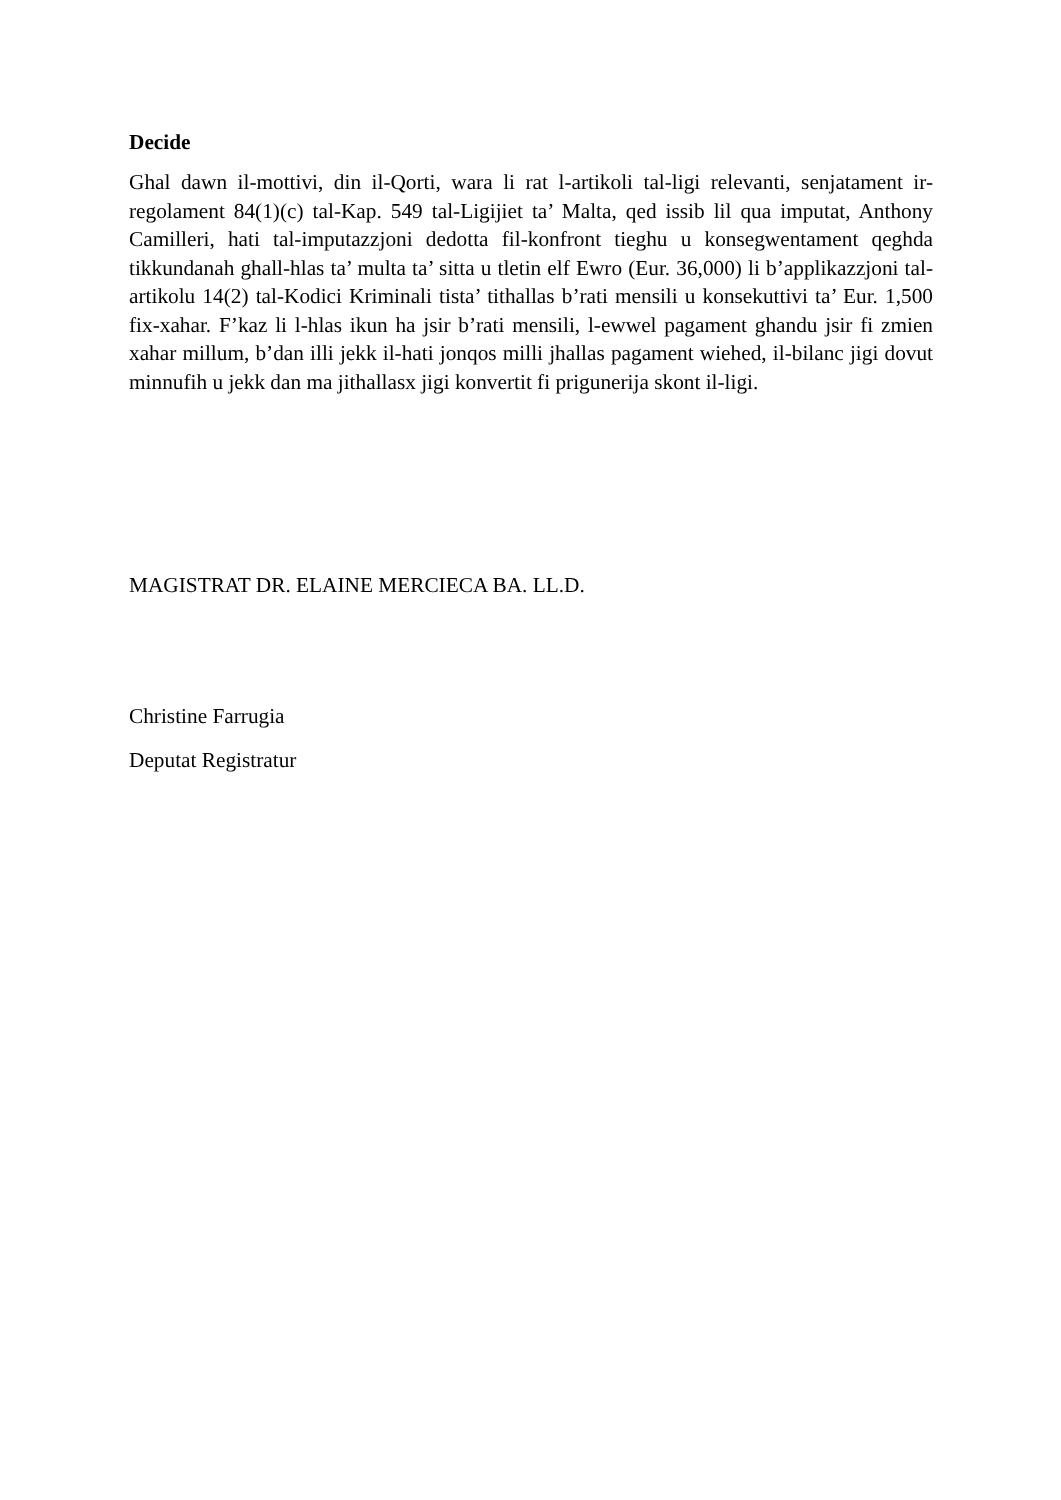Decide
Ghal dawn il-mottivi, din il-Qorti, wara li rat l-artikoli tal-ligi relevanti, senjatament ir-regolament 84(1)(c) tal-Kap. 549 tal-Ligijiet ta’ Malta, qed issib lil qua imputat, Anthony Camilleri, hati tal-imputazzjoni dedotta fil-konfront tieghu u konsegwentament qeghda tikkundanah ghall-hlas ta’ multa ta’ sitta u tletin elf Ewro (Eur. 36,000) li b’applikazzjoni tal-artikolu 14(2) tal-Kodici Kriminali tista’ tithallas b’rati mensili u konsekuttivi ta’ Eur. 1,500 fix-xahar. F’kaz li l-hlas ikun ha jsir b’rati mensili, l-ewwel pagament ghandu jsir fi zmien xahar millum, b’dan illi jekk il-hati jonqos milli jhallas pagament wiehed, il-bilanc jigi dovut minnufih u jekk dan ma jithallasx jigi konvertit fi prigunerija skont il-ligi.
MAGISTRAT DR. ELAINE MERCIECA BA. LL.D.
Christine Farrugia
Deputat Registratur